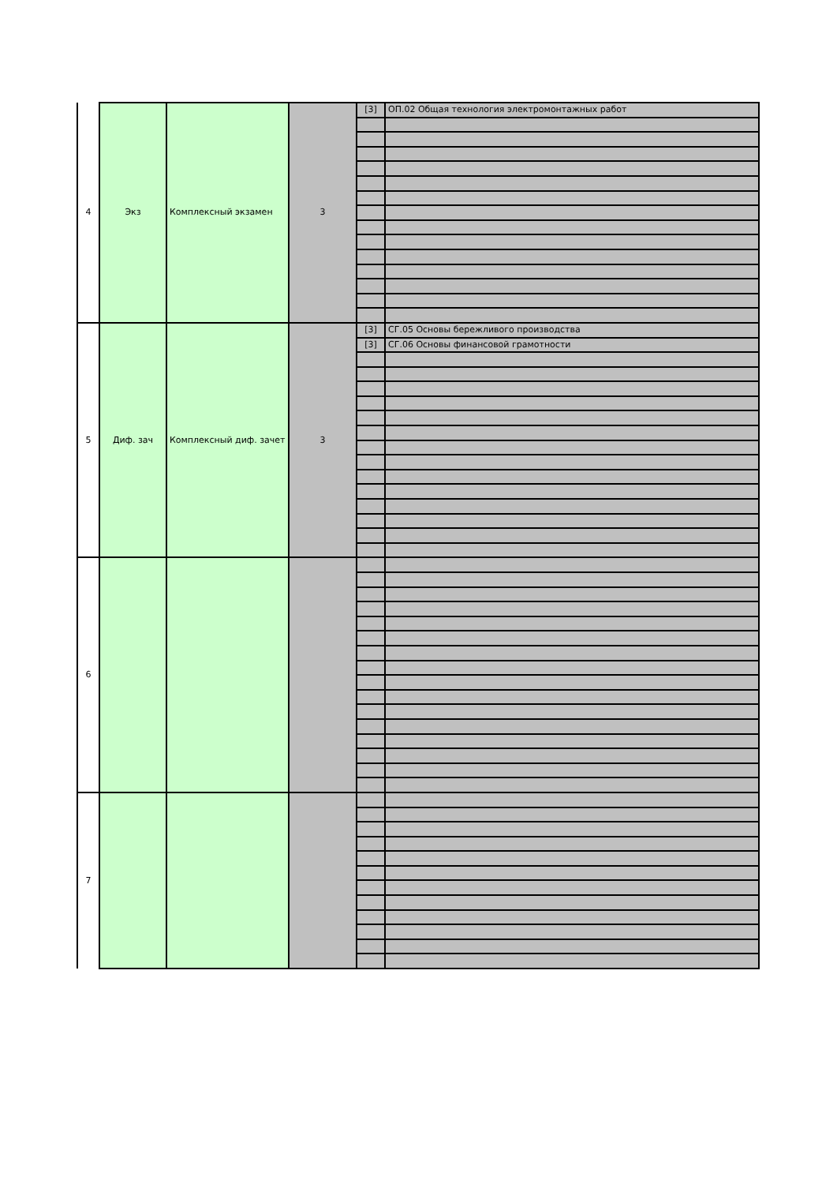| 4 | Экз | Комплексный экзамен | 3 | [3] | ОП.02 Общая технология электромонтажных работ |
| 5 | Диф. зач | Комплексный диф. зачет | 3 | [3] | СГ.05 Основы бережливого производства |
| | | | | [3] | СГ.06 Основы финансовой грамотности |
| 6 | | | | | |
| 7 | | | | | |